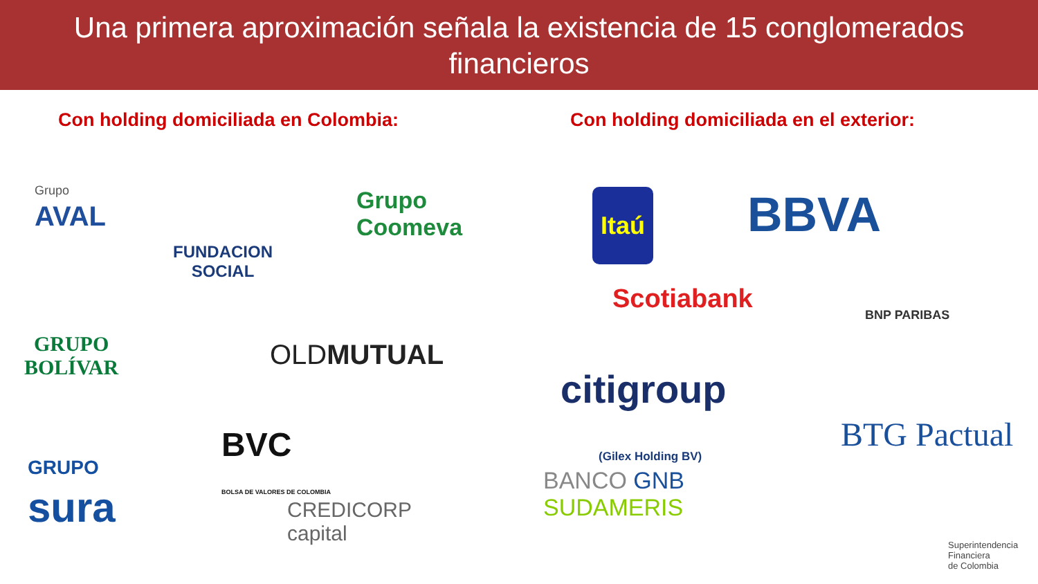Una primera aproximación señala la existencia de 15 conglomerados
financieros
Con holding domiciliada en Colombia:
Grupo
AVAL
FUNDACION
SOCIAL
Grupo
Coomeva
GRUPO
BOLÍVAR
OLDMUTUAL
GRUPO
sura
BVC
BOLSA DE VALORES DE COLOMBIA
CREDICORP
capital
Con holding domiciliada en el exterior:
Itaú BBVA
Scotiabank
BNP PARIBAS
citigroup
BTG Pactual
BANCO GNB
SUDAMERIS
(Gilex Holding BV)
Superintendencia
Financiera
de Colombia